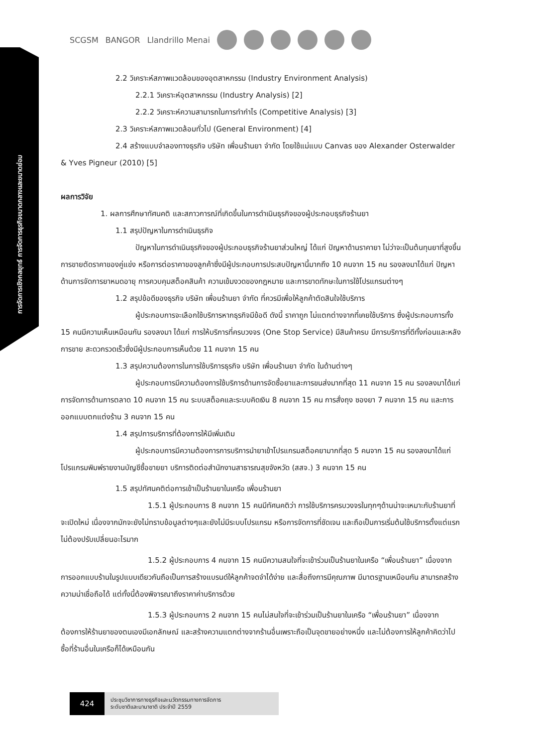การจัดการเชิงกลยุทธ์ การจัดการธุรกิจขนาดกลางและขนาดย่อม
SCGSM BANGOR Llandrillo Menai
2.2 วิเคราะห์สภาพแวดล้อมของอุตสาหกรรม (Industry Environment Analysis)
2.2.1 วิเคราะห์อุตสาหกรรม (Industry Analysis) [2]
2.2.2 วิเคราะห์ความสามารถในการทำกำไร (Competitive Analysis) [3]
2.3 วิเคราะห์สภาพแวดล้อมทั่วไป (General Environment) [4]
2.4 สร้างแบบจำลองทางธุรกิจ บริษัท เพื่อนร้านยา จำกัด โดยใช้แม่แบบ Canvas ของ Alexander Osterwalder & Yves Pigneur (2010) [5]
ผลการวิจัย
1. ผลการศึกษาทัศนคติ และสภาวการณ์ที่เกิดขึ้นในการดำเนินธุรกิจของผู้ประกอบธุรกิจร้านยา
1.1 สรุปปัญหาในการดำเนินธุรกิจ
ปัญหาในการดำเนินธุรกิจของผู้ประกอบธุรกิจร้านยาส่วนใหญ่ ได้แก่ ปัญหาด้านราคายา ไม่ว่าจะเป็นต้นทุนยาที่สูงขึ้น การขายตัดราคาของคู่แข่ง หรือการต่อราคาของลูกค้าซึ่งมีผู้ประกอบการประสบปัญหานี้มากถึง 10 คนจาก 15 คน รองลงมาได้แก่ ปัญหาด้านการจัดการยาหมดอายุ การควบคุมสต็อคสินค้า ความเข้มงวดของกฎหมาย และการขาดทักษะในการใช้โปรแกรมต่างๆ
1.2 สรุปข้อดีของธุรกิจ บริษัท เพื่อนร้านยา จำกัด ที่ควรมีเพื่อให้ลูกค้าตัดสินใจใช้บริการ
ผู้ประกอบการจะเลือกใช้บริการหากธุรกิจมีข้อดี ดังนี้ ราคาถูก ไม่แตกต่างจากที่เคยใช้บริการ ซึ่งผู้ประกอบการทั้ง 15 คนมีความเห็นเหมือนกัน รองลงมา ได้แก่ การให้บริการที่ครบวงจร (One Stop Service) มีสินค้าครบ มีการบริการที่ดีทั้งก่อนและหลังการขาย สะดวกรวดเร็วซึ่งมีผู้ประกอบการเห็นด้วย 11 คนจาก 15 คน
1.3 สรุปความต้องการในการใช้บริการธุรกิจ บริษัท เพื่อนร้านยา จำกัด ในด้านต่างๆ
ผู้ประกอบการมีความต้องการใช้บริการด้านการจัดซื้อยาและการขนส่งมากที่สุด 11 คนจาก 15 คน รองลงมาได้แก่ การจัดการด้านการตลาด 10 คนจาก 15 คน ระบบสต็อคและระบบคิดเงิน 8 คนจาก 15 คน การสั่งถุง ซองยา 7 คนจาก 15 คน และการออกแบบตกแต่งร้าน 3 คนจาก 15 คน
1.4 สรุปการบริการที่ต้องการให้มีเพิ่มเติม
ผู้ประกอบการมีความต้องการการบริการนำยาเข้าโปรแกรมสต็อคยามากที่สุด 5 คนจาก 15 คน รองลงมาได้แก่ โปรแกรมพิมพ์รายงานบัญชีซื้อขายยา บริการติดต่อสำนักงานสาธารณสุขจังหวัด (สสจ.) 3 คนจาก 15 คน
1.5 สรุปทัศนคติต่อการเข้าเป็นร้านยาในเครือ เพื่อนร้านยา
1.5.1 ผู้ประกอบการ 8 คนจาก 15 คนมีทัศนคติว่า การใช้บริการครบวงจรในทุกๆด้านน่าจะเหมาะกับร้านยาที่จะเปิดใหม่ เนื่องจากมักจะยังไม่ทราบข้อมูลต่างๆและยังไม่มีระบบโปรแกรม หรือการจัดการที่ชัดเจน และถือเป็นการเริ่มต้นใช้บริการตั้งแต่แรก ไม่ต้องปรับเปลี่ยนอะไรมาก
1.5.2 ผู้ประกอบการ 4 คนจาก 15 คนมีความสนใจที่จะเข้าร่วมเป็นร้านยาในเครือ “เพื่อนร้านยา” เนื่องจากการออกแบบร้านในรูปแบบเดียวกันถือเป็นการสร้างแบรนด์ให้ลูกค้าจดจำได้ง่าย และสื่อถึงการมีคุณภาพ มีมาตรฐานเหมือนกัน สามารถสร้างความน่าเชื่อถือได้ แต่ทั้งนี้ต้องพิจารณาถึงราคาค่าบริการด้วย
1.5.3 ผู้ประกอบการ 2 คนจาก 15 คนไม่สนใจที่จะเข้าร่วมเป็นร้านยาในเครือ “เพื่อนร้านยา” เนื่องจากต้องการให้ร้านยาของตนเองมีเอกลักษณ์ และสร้างความแตกต่างจากร้านอื่นเพราะถือเป็นจุดขายอย่างหนึ่ง และไม่ต้องการให้ลูกค้าคิดว่าไปซื้อที่ร้านอื่นในเครือก็ได้เหมือนกัน
424
ประชุมวิชาการทางธุรกิจและนวัตกรรมทางการจัดการ
ระดับชาติและนานาชาติ ประจำปี 2559